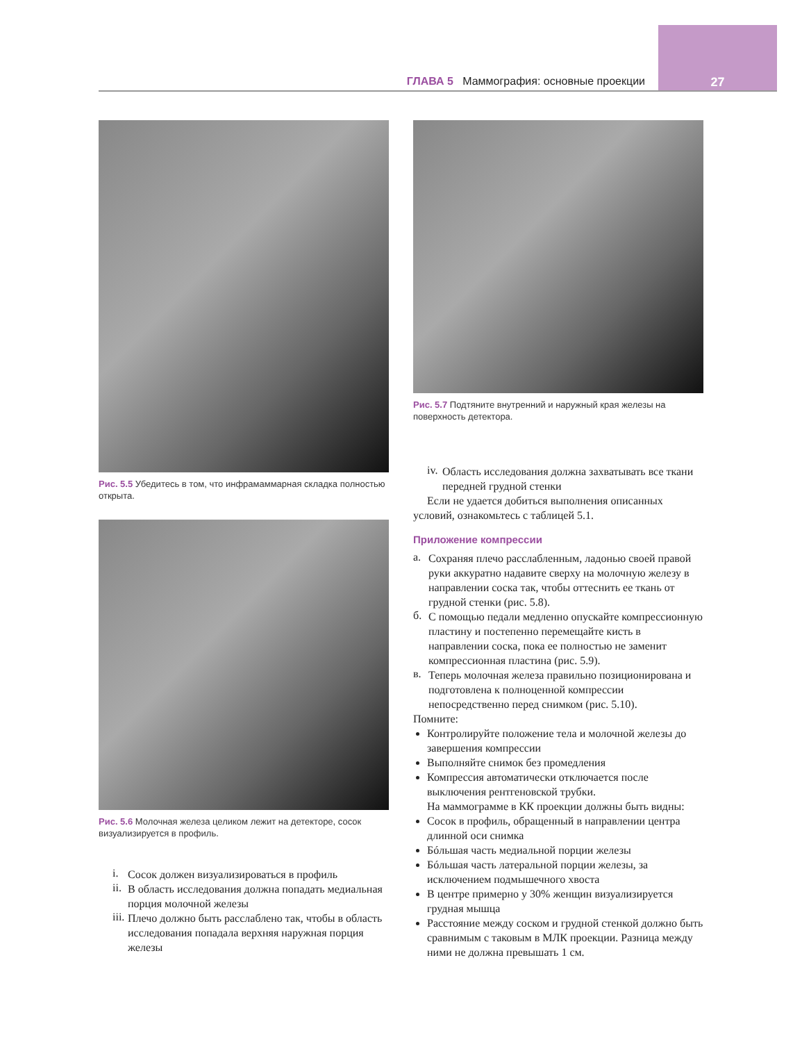ГЛАВА 5 Маммография: основные проекции
27
Рис. 5.5 Убедитесь в том, что инфрамаммарная складка полностью открыта.
Рис. 5.6 Молочная железа целиком лежит на детекторе, сосок визуализируется в профиль.
i.
Сосок должен визуализироваться в профиль
ii.
В область исследования должна попадать медиальная порция молочной железы
iii.
Плечо должно быть расслаблено так, чтобы в область исследования попадала верхняя наружная порция железы
Рис. 5.7 Подтяните внутренний и наружный края железы на поверхность детектора.
iv.
Область исследования должна захватывать все ткани передней грудной стенки
Если не удается добиться выполнения описанных условий, ознакомьтесь с таблицей 5.1.
Приложение компрессии
а.
Сохраняя плечо расслабленным, ладонью своей правой руки аккуратно надавите сверху на молочную железу в направлении соска так, чтобы оттеснить ее ткань от грудной стенки (рис. 5.8).
б.
С помощью педали медленно опускайте компрессионную пластину и постепенно перемещайте кисть в направлении соска, пока ее полностью не заменит компрессионная пластина (рис. 5.9).
в.
Теперь молочная железа правильно позиционирована и подготовлена к полноценной компрессии непосредственно перед снимком (рис. 5.10).
Помните:
Контролируйте положение тела и молочной железы до завершения компрессии
Выполняйте снимок без промедления
Компрессия автоматически отключается после выключения рентгеновской трубки.
На маммограмме в КК проекции должны быть видны:
Сосок в профиль, обращенный в направлении центра длинной оси снимка
Бóльшая часть медиальной порции железы
Бóльшая часть латеральной порции железы, за исключением подмышечного хвоста
В центре примерно у 30% женщин визуализируется грудная мышца
Расстояние между соском и грудной стенкой должно быть сравнимым с таковым в МЛК проекции. Разница между ними не должна превышать 1 см.